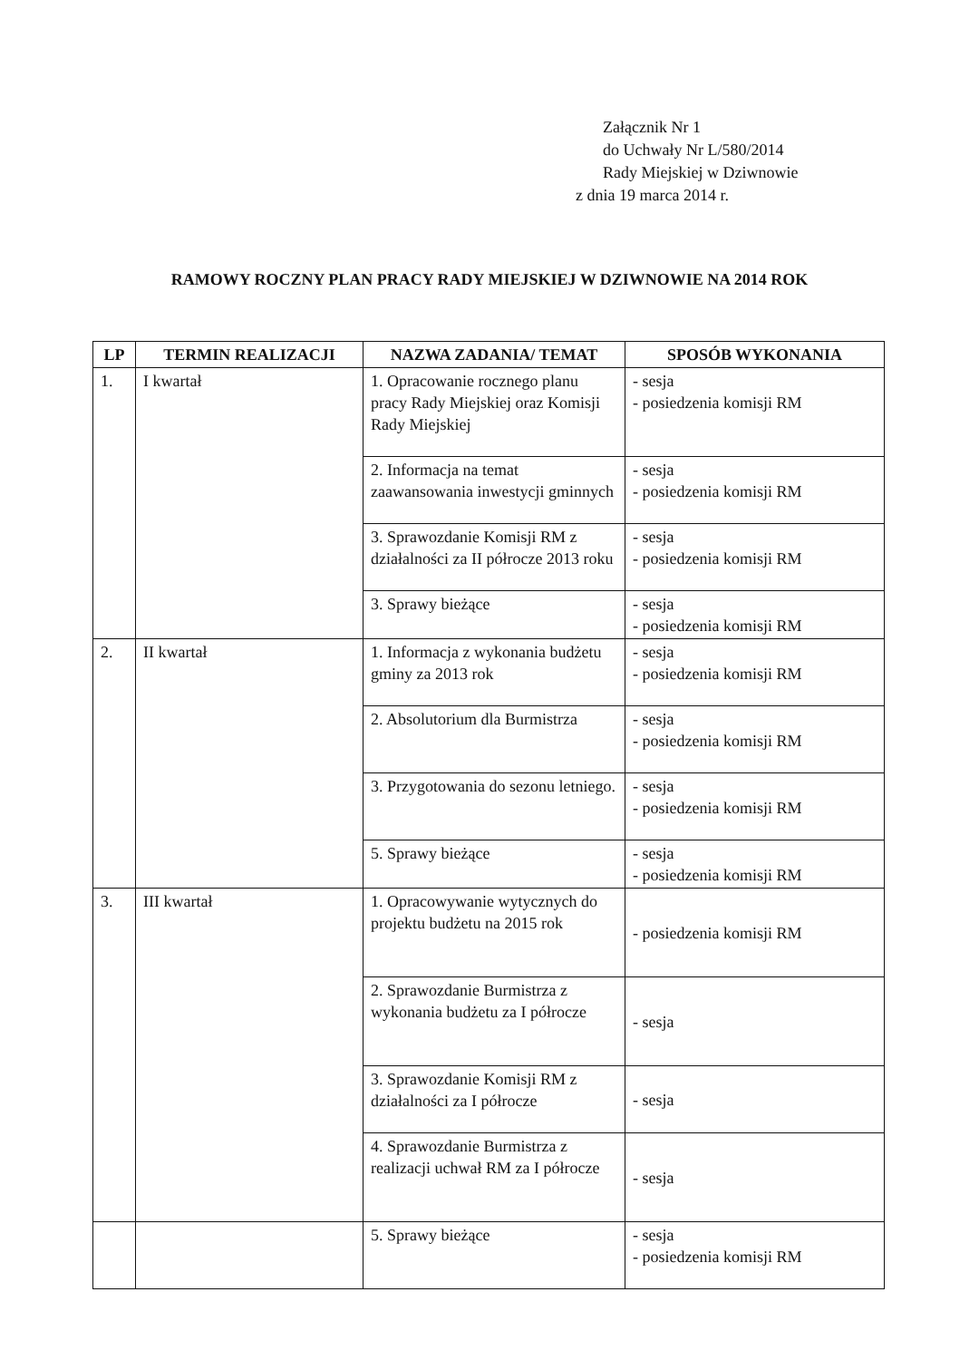Załącznik Nr 1
do Uchwały Nr L/580/2014
Rady Miejskiej w Dziwnowie
z dnia 19 marca 2014 r.
RAMOWY ROCZNY PLAN PRACY RADY MIEJSKIEJ W DZIWNOWIE NA 2014 ROK
| LP | TERMIN REALIZACJI | NAZWA ZADANIA/ TEMAT | SPOSÓB WYKONANIA |
| --- | --- | --- | --- |
| 1. | I kwartał | 1. Opracowanie rocznego planu pracy Rady Miejskiej oraz Komisji Rady Miejskiej | - sesja - posiedzenia komisji RM |
| | | 2. Informacja na temat zaawansowania inwestycji gminnych | - sesja - posiedzenia komisji RM |
| | | 3. Sprawozdanie Komisji RM z działalności za II półrocze 2013 roku | - sesja - posiedzenia komisji RM |
| | | 3. Sprawy bieżące | - sesja - posiedzenia komisji RM |
| 2. | II kwartał | 1. Informacja z wykonania budżetu gminy za 2013 rok | - sesja - posiedzenia komisji RM |
| | | 2. Absolutorium dla Burmistrza | - sesja - posiedzenia komisji RM |
| | | 3. Przygotowania do sezonu letniego. | - sesja - posiedzenia komisji RM |
| | | 5. Sprawy bieżące | - sesja - posiedzenia komisji RM |
| 3. | III kwartał | 1. Opracowywanie wytycznych do projektu budżetu na 2015 rok | - posiedzenia komisji RM |
| | | 2. Sprawozdanie Burmistrza z wykonania budżetu za I półrocze | - sesja |
| | | 3. Sprawozdanie Komisji RM z działalności za I półrocze | - sesja |
| | | 4. Sprawozdanie Burmistrza z realizacji uchwał RM za I półrocze | - sesja |
| | | 5. Sprawy bieżące | - sesja - posiedzenia komisji RM |